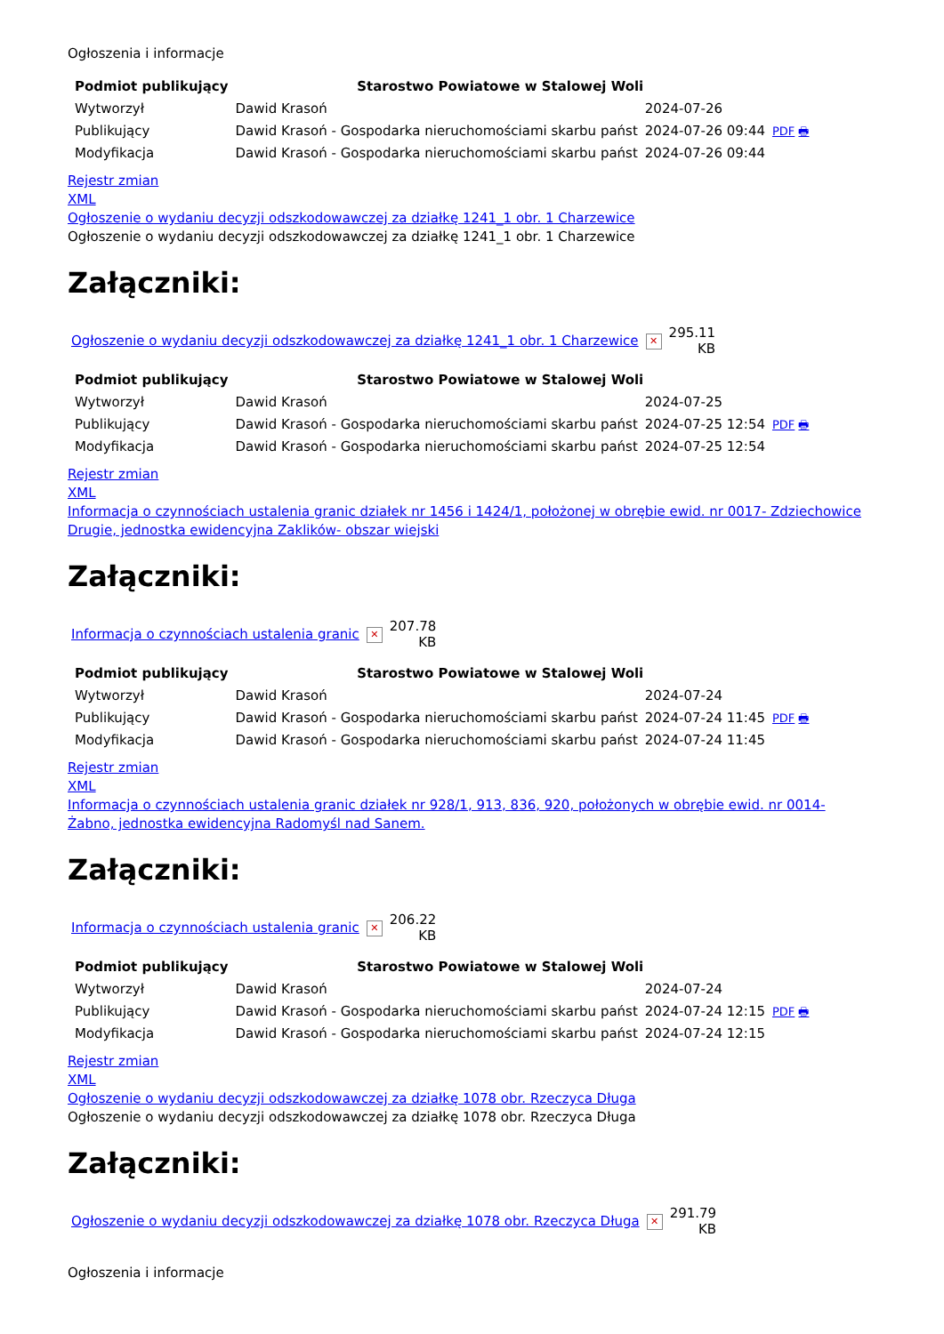Ogłoszenia i informacje
| Podmiot publikujący | Starostwo Powiatowe w Stalowej Woli | | |
| Wytworzył | Dawid Krasoń | 2024-07-26 | PDF 🖶 |
| Publikujący | Dawid Krasoń - Gospodarka nieruchomościami skarbu państ | 2024-07-26 09:44 | |
| Modyfikacja | Dawid Krasoń - Gospodarka nieruchomościami skarbu państ | 2024-07-26 09:44 | |
Rejestr zmian
XML
Ogłoszenie o wydaniu decyzji odszkodowawczej za działkę 1241_1 obr. 1 Charzewice
Ogłoszenie o wydaniu decyzji odszkodowawczej za działkę 1241_1 obr. 1 Charzewice
Załączniki:
| Ogłoszenie o wydaniu decyzji odszkodowawczej za działkę 1241_1 obr. 1 Charzewice | ✕ | 295.11 KB |
| Podmiot publikujący | Starostwo Powiatowe w Stalowej Woli | | |
| Wytworzył | Dawid Krasoń | 2024-07-25 | PDF 🖶 |
| Publikujący | Dawid Krasoń - Gospodarka nieruchomościami skarbu państ | 2024-07-25 12:54 | |
| Modyfikacja | Dawid Krasoń - Gospodarka nieruchomościami skarbu państ | 2024-07-25 12:54 | |
Rejestr zmian
XML
Informacja o czynnościach ustalenia granic działek nr 1456 i 1424/1, położonej w obrębie ewid. nr 0017- Zdziechowice Drugie, jednostka ewidencyjna Zaklików- obszar wiejski
Załączniki:
| Informacja o czynnościach ustalenia granic | ✕ | 207.78 KB |
| Podmiot publikujący | Starostwo Powiatowe w Stalowej Woli | | |
| Wytworzył | Dawid Krasoń | 2024-07-24 | PDF 🖶 |
| Publikujący | Dawid Krasoń - Gospodarka nieruchomościami skarbu państ | 2024-07-24 11:45 | |
| Modyfikacja | Dawid Krasoń - Gospodarka nieruchomościami skarbu państ | 2024-07-24 11:45 | |
Rejestr zmian
XML
Informacja o czynnościach ustalenia granic działek nr 928/1, 913, 836, 920, położonych w obrębie ewid. nr 0014- Żabno, jednostka ewidencyjna Radomyśl nad Sanem.
Załączniki:
| Informacja o czynnościach ustalenia granic | ✕ | 206.22 KB |
| Podmiot publikujący | Starostwo Powiatowe w Stalowej Woli | | |
| Wytworzył | Dawid Krasoń | 2024-07-24 | PDF 🖶 |
| Publikujący | Dawid Krasoń - Gospodarka nieruchomościami skarbu państ | 2024-07-24 12:15 | |
| Modyfikacja | Dawid Krasoń - Gospodarka nieruchomościami skarbu państ | 2024-07-24 12:15 | |
Rejestr zmian
XML
Ogłoszenie o wydaniu decyzji odszkodowawczej za działkę 1078 obr. Rzeczyca Długa
Ogłoszenie o wydaniu decyzji odszkodowawczej za działkę 1078 obr. Rzeczyca Długa
Załączniki:
| Ogłoszenie o wydaniu decyzji odszkodowawczej za działkę 1078 obr. Rzeczyca Długa | ✕ | 291.79 KB |
Ogłoszenia i informacje